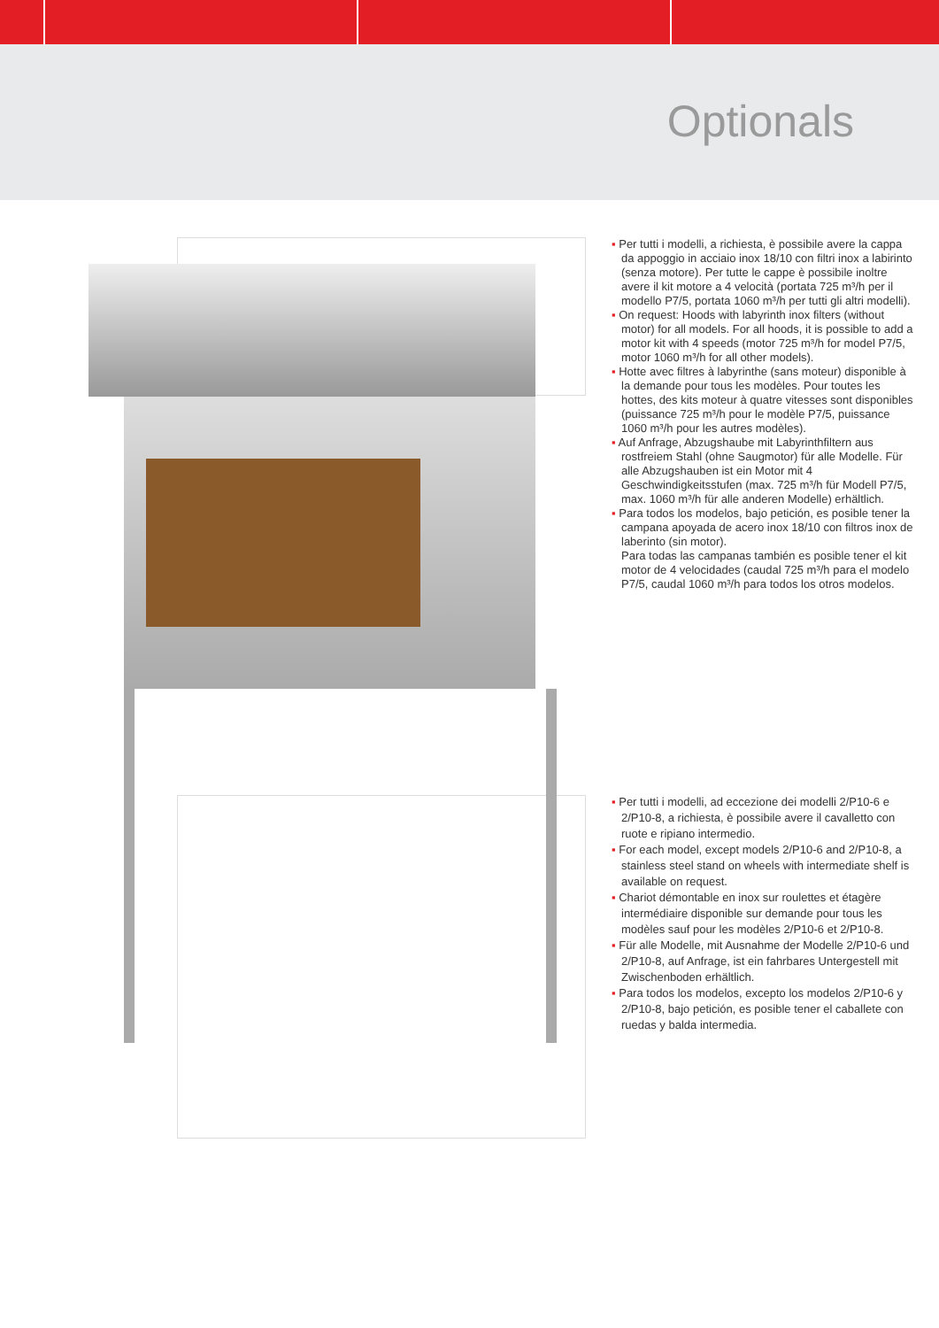Optionals
▪ Per tutti i modelli, a richiesta, è possibile avere la cappa da appoggio in acciaio inox 18/10 con filtri inox a labirinto (senza motore). Per tutte le cappe è possibile inoltre avere il kit motore a 4 velocità (portata 725 m³/h per il modello P7/5, portata 1060 m³/h per tutti gli altri modelli).
▪ On request: Hoods with labyrinth inox filters (without motor) for all models. For all hoods, it is possible to add a motor kit with 4 speeds (motor 725 m³/h for model P7/5, motor 1060 m³/h for all other models).
▪ Hotte avec filtres à labyrinthe (sans moteur) disponible à la demande pour tous les modèles. Pour toutes les hottes, des kits moteur à quatre vitesses sont disponibles (puissance 725 m³/h pour le modèle P7/5, puissance 1060 m³/h pour les autres modèles).
▪ Auf Anfrage, Abzugshaube mit Labyrinthfiltern aus rostfreiem Stahl (ohne Saugmotor) für alle Modelle. Für alle Abzugshauben ist ein Motor mit 4 Geschwindigkeitsstufen (max. 725 m³/h für Modell P7/5, max. 1060 m³/h für alle anderen Modelle) erhältlich.
▪ Para todos los modelos, bajo petición, es posible tener la campana apoyada de acero inox 18/10 con filtros inox de laberinto (sin motor).
Para todas las campanas también es posible tener el kit motor de 4 velocidades (caudal 725 m³/h para el modelo P7/5, caudal 1060 m³/h para todos los otros modelos.
▪ Per tutti i modelli, ad eccezione dei modelli 2/P10-6 e 2/P10-8, a richiesta, è possibile avere il cavalletto con ruote e ripiano intermedio.
▪ For each model, except models 2/P10-6 and 2/P10-8, a stainless steel stand on wheels with intermediate shelf is available on request.
▪ Chariot démontable en inox sur roulettes et étagère intermédiaire disponible sur demande pour tous les modèles sauf pour les modèles 2/P10-6 et 2/P10-8.
▪ Für alle Modelle, mit Ausnahme der Modelle 2/P10-6 und 2/P10-8, auf Anfrage, ist ein fahrbares Untergestell mit Zwischenboden erhältlich.
▪ Para todos los modelos, excepto los modelos 2/P10-6 y 2/P10-8, bajo petición, es posible tener el caballete con ruedas y balda intermedia.